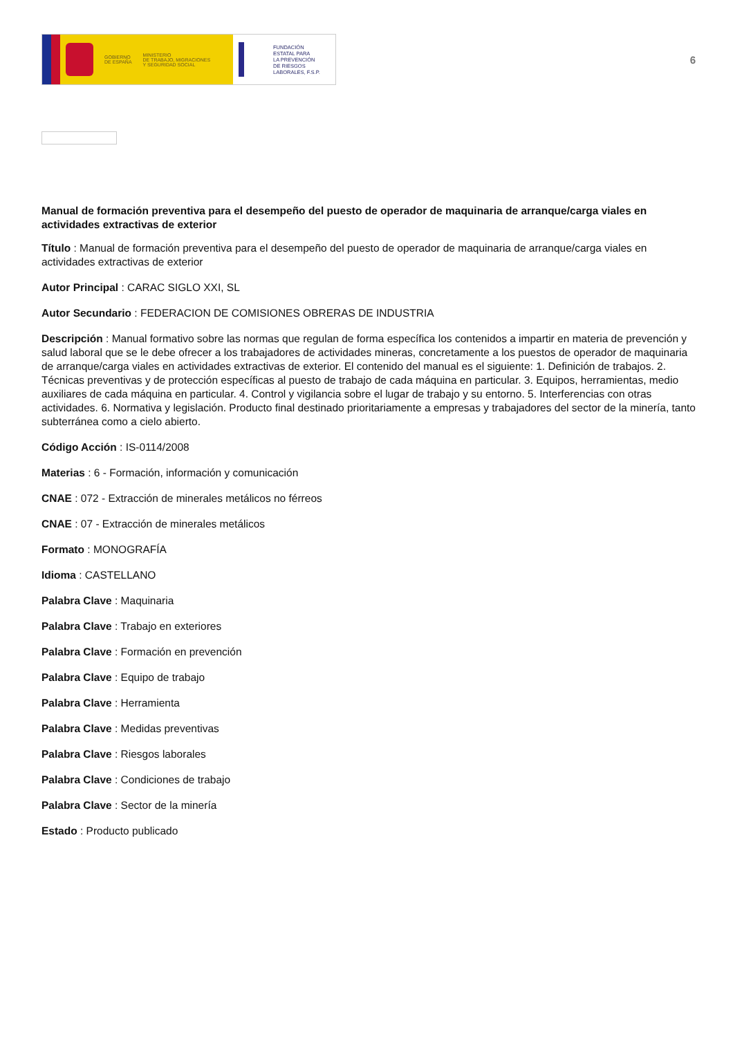GOBIERNO
DE ESPAÑA
MINISTERIO
DE TRABAJO, MIGRACIONES
Y SEGURIDAD SOCIAL
FUNDACIÓN
ESTATAL PARA
LA PREVENCIÓN
DE RIESGOS
LABORALES, F.S.P.
6
Manual de formación preventiva para el desempeño del puesto de operador de maquinaria de arranque/carga viales en actividades extractivas de exterior
Título : Manual de formación preventiva para el desempeño del puesto de operador de maquinaria de arranque/carga viales en actividades extractivas de exterior
Autor Principal : CARAC SIGLO XXI, SL
Autor Secundario : FEDERACION DE COMISIONES OBRERAS DE INDUSTRIA
Descripción : Manual formativo sobre las normas que regulan de forma específica los contenidos a impartir en materia de prevención y salud laboral que se le debe ofrecer a los trabajadores de actividades mineras, concretamente a los puestos de operador de maquinaria de arranque/carga viales en actividades extractivas de exterior. El contenido del manual es el siguiente: 1. Definición de trabajos. 2. Técnicas preventivas y de protección específicas al puesto de trabajo de cada máquina en particular. 3. Equipos, herramientas, medio auxiliares de cada máquina en particular. 4. Control y vigilancia sobre el lugar de trabajo y su entorno. 5. Interferencias con otras actividades. 6. Normativa y legislación. Producto final destinado prioritariamente a empresas y trabajadores del sector de la minería, tanto subterránea como a cielo abierto.
Código Acción : IS-0114/2008
Materias : 6 - Formación, información y comunicación
CNAE : 072 - Extracción de minerales metálicos no férreos
CNAE : 07 - Extracción de minerales metálicos
Formato : MONOGRAFÍA
Idioma : CASTELLANO
Palabra Clave : Maquinaria
Palabra Clave : Trabajo en exteriores
Palabra Clave : Formación en prevención
Palabra Clave : Equipo de trabajo
Palabra Clave : Herramienta
Palabra Clave : Medidas preventivas
Palabra Clave : Riesgos laborales
Palabra Clave : Condiciones de trabajo
Palabra Clave : Sector de la minería
Estado : Producto publicado